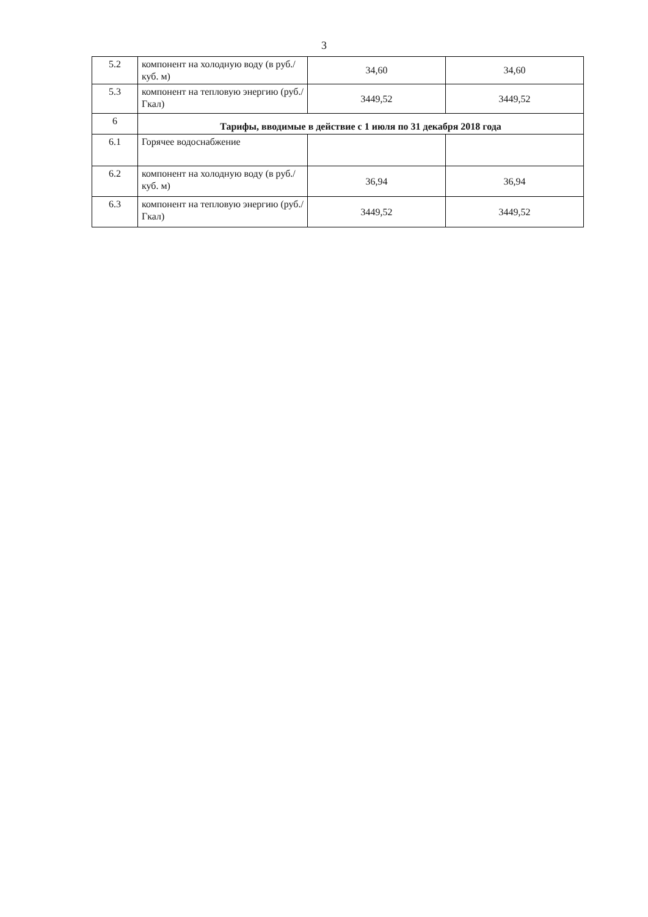3
| 5.2 | компонент на холодную воду (в руб./куб. м) | 34,60 | 34,60 |
| 5.3 | компонент на тепловую энергию (руб./Гкал) | 3449,52 | 3449,52 |
| 6 | Тарифы, вводимые в действие с 1 июля по 31 декабря 2018 года | | |
| 6.1 | Горячее водоснабжение | | |
| 6.2 | компонент на холодную воду (в руб./куб. м) | 36,94 | 36,94 |
| 6.3 | компонент на тепловую энергию (руб./Гкал) | 3449,52 | 3449,52 |